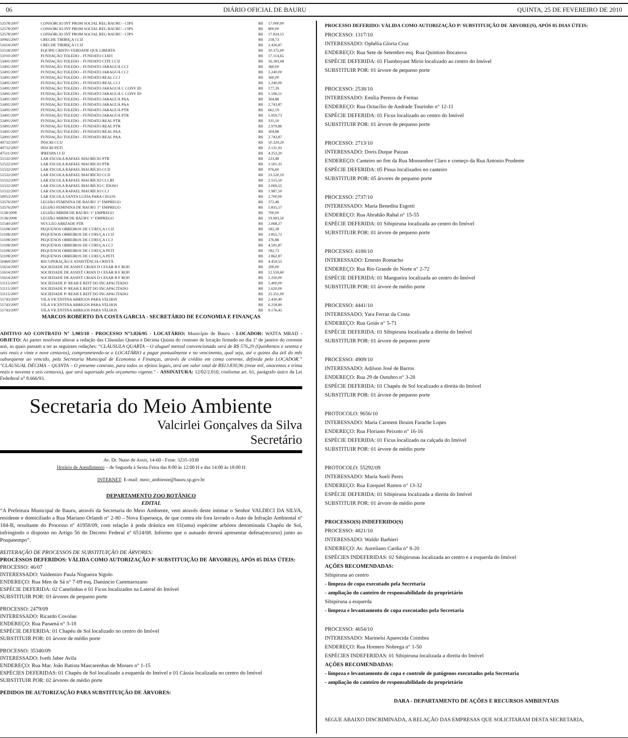06 DIÁRIO OFICIAL DE BAURU QUINTA, 25 DE FEVEREIRO DE 2010
| 52578/2007 | CONSÓRCIO INT PROM SOCIAL REG BAURU - CIPS | R$ | 17.000,00 |
| 52578/2007 | CONSÓRCIO INT PROM SOCIAL REG BAURU - CIPS | R$ | 800,00 |
| 52578/2007 | CONSÓRCIO INT PROM SOCIAL REG BAURU - CIPS | R$ | 17.824,15 |
| 50065/2007 | CRECHE TIBIRIÇA CCIJ | R$ | 218,73 |
| 51614/2007 | CRECHE TIBIRIÇA CCIJ | R$ | 3.426,87 |
| 51518/2007 | EQUIPE CRISTO VERDADE QUE LIBERTA | R$ | 10.375,00 |
| 51010/2007 | FUNDAÇÃO TOLEDO – FUNDATO CIAVI | R$ | 17.114,65 |
| 53491/2007 | FUNDAÇÃO TOLEDO – FUNDATO CITE CCIJ | R$ | 16.283,68 |
| 53491/2007 | FUNDAÇÃO TOLEDO – FUNDATO JARAGUÁ CCJ | R$ | 360,00 |
| 53491/2007 | FUNDAÇÃO TOLEDO – FUNDATO JARAGUÁ CCJ | R$ | 3.240,00 |
| 53491/2007 | FUNDAÇÃO TOLEDO – FUNDATO REAL CCJ | R$ | 360,00 |
| 53491/2007 | FUNDAÇÃO TOLEDO – FUNDATO REAL CCJ | R$ | 3.240,00 |
| 53491/2007 | FUNDAÇÃO TOLEDO – FUNDATO JARAGUÁ C CONV ID | R$ | 177,39 |
| 53491/2007 | FUNDAÇÃO TOLEDO – FUNDATO JARAGUÁ C CONV ID | R$ | 1.596,51 |
| 53491/2007 | FUNDAÇÃO TOLEDO – FUNDATO JARAGUÁ PAA | R$ | 304,88 |
| 53491/2007 | FUNDAÇÃO TOLEDO – FUNDATO JARAGUÁ PAA | R$ | 2.743,87 |
| 53491/2007 | FUNDAÇÃO TOLEDO – FUNDATO JARAGUÁ PTR | R$ | 662,19 |
| 53491/2007 | FUNDAÇÃO TOLEDO – FUNDATO JARAGUÁ PTR | R$ | 5.959,73 |
| 53491/2007 | FUNDAÇÃO TOLEDO – FUNDATO REAL PTR | R$ | 331,10 |
| 53491/2007 | FUNDAÇÃO TOLEDO – FUNDATO REAL PTR | R$ | 2.979,86 |
| 53491/2007 | FUNDAÇÃO TOLEDO – FUNDATO REAL PAA | R$ | 304,88 |
| 53491/2007 | FUNDAÇÃO TOLEDO – FUNDATO REAL PAA | R$ | 2.743,87 |
| 49732/2007 | INSCRI CCIJ | R$ | 10.329,20 |
| 49732/2007 | INSCRI PETI | R$ | 2.131,92 |
| 47511/2007 | IPRESPA CCIJ | R$ | 4.253,20 |
| 51532/2007 | LAR ESCOLA RAFAEL MAURÍCIO PTR | R$ | 223,48 |
| 51532/2007 | LAR ESCOLA RAFAEL MAURÍCIO PTR | R$ | 3.501,35 |
| 51532/2007 | LAR ESCOLA RAFAEL MAURÍCIO CCIJ | R$ | 976,60 |
| 51532/2007 | LAR ESCOLA RAFAEL MAURÍCIO CCIJ | R$ | 23.520,10 |
| 51532/2007 | LAR ESCOLA RAFAEL MAURÍCIO CCCRI | R$ | 2.515,50 |
| 51532/2007 | LAR ESCOLA RAFAEL MAURÍCIO C IDOSO | R$ | 2.069,55 |
| 51532/2007 | LAR ESCOLA RAFAEL MAURÍCIO CCJ | R$ | 1.987,50 |
| 50053/2007 | LAR ESCOLA SANTA LUZIA PARA CEGOS | R$ | 2.700,00 |
| 53576/2007 | LEGIÃO FEMININA DE BAURU 1° EMPREGO | R$ | 372,48 |
| 53576/2007 | LEGIÃO FEMININA DE BAURU 1° EMPREGO | R$ | 5.835,57 |
| 1138/2008 | LEGIÃO MIRIM DE BAURU 1° EMPREGO | R$ | 700,00 |
| 1138/2008 | LEGIÃO MIRIM DE BAURU 1° EMPREGO | R$ | 19.993,50 |
| 51540/2007 | NÚCLEO AMIZADE PTR | R$ | 2.068,27 |
| 51108/2007 | PEQUENOS OBREIROS DE CURUÇA CCIJ | R$ | 182,28 |
| 51108/2007 | PEQUENOS OBREIROS DE CURUÇA CCIJ | R$ | 2.855,72 |
| 51108/2007 | PEQUENOS OBREIROS DE CURUÇA CCJ | R$ | 376,88 |
| 51108/2007 | PEQUENOS OBREIROS DE CURUÇA CCJ | R$ | 4.591,87 |
| 51108/2007 | PEQUENOS OBREIROS DE CURUÇA PETI | R$ | 182,73 |
| 51108/2007 | PEQUENOS OBREIROS DE CURUÇA PETI | R$ | 2.862,87 |
| 50469/2007 | RECUPERAÇÃO E ASSISTÊNCIA CRISTÃ | R$ | 4.459,55 |
| 51614/2007 | SOCIEDADE DE ASSIST CRIAN D CESÁR B F ROD | R$ | 200,00 |
| 51614/2007 | SOCIEDADE DE ASSIST CRIAN D CESÁR B F ROD | R$ | 12.559,60 |
| 51614/2007 | SOCIEDADE DE ASSIST CRIAN D CESÁR B F ROD | R$ | 2.250,00 |
| 51115/2007 | SOCIEDADE P/ REAB E REIT DO INCAPACITADO | R$ | 5.400,00 |
| 51115/2007 | SOCIEDADE P/ REAB E REIT DO INCAPACITADO | R$ | 1.620,00 |
| 51115/2007 | SOCIEDADE P/ REAB E REIT DO INCAPACITADO | R$ | 25.351,00 |
| 51743/2007 | VILA VICENTINA ABRIGOS PARA VELHOS | R$ | 2.430,40 |
| 51743/2007 | VILA VICENTINA ABRIGOS PARA VELHOS | R$ | 6.218,80 |
| 51743/2007 | VILA VICENTINA ABRIGOS PARA VELHOS | R$ | 9.176,45 |
MARCOS ROBERTO DA COSTA GARCIA - SECRETÁRIO DE ECONOMIA E FINANÇAS
ADITIVO AO CONTRATO N° 5.903/10 - PROCESSO N°3.026/95 - LOCATÁRIO: Município de Bauru - LOCADOR: WATFA MRAD - OBJETO: As partes resolvem alterar a redação das Cláusulas Quarta e Décima Quinta do contrato de locação firmado no dia 1º de janeiro do corrente ano, as quais passam a ter as seguintes redações: “CLÁUSULA QUARTA – O aluguel mensal convencionado será de R$ 576,29 (Quinhentos e setenta e seis reais e vinte e nove centavos), comprometendo-se o LOCATÁRIO a pagar pontualmente e no vencimento, qual seja, até o quinto dia útil do mês subseqüente ao vencido, pela Secretaria Municipal de Economia e Finanças, através de crédito em conta corrente, definida pelo LOCADOR.” "CLÁUSUAL DÉCIMA – QUINTA – O presente contrato, para todos os efeitos legais, terá um valor total de R$13.830,96 (treze mil, oitocentos e trinta reais e noventa e seis centavos), que será suportado pelo orçamento vigente." - ASSINATURA: 12/02/2.010, conforme art. 61, parágrafo único da Lei Fedederal n° 8.666/93.
Secretaria do Meio Ambiente
Valcirlei Gonçalves da Silva
Secretário
Av. Dr. Nuno de Assis, 14-60 - Fone: 3235-1038
Horário de Atendimento – de Segunda à Sexta Feira das 8:00 às 12:00 H e das 14:00 às 18:00 H
INTERNET: E-mail: meio_ambiente@bauru.sp.gov.br
DEPARTAMENTO ZOO BOTÂNICO
EDITAL
“A Prefeitura Municipal de Bauru, através da Secretaria do Meio Ambiente, vem através deste intimar o Senhor VALDECI DA SILVA, residente e domiciliado a Rua Mariano Orlandi n° 2-80 – Nova Esperança, de que contra ele fora lavrado o Auto de Infração Ambiental nº 184-B, resultante do Processo nº 41958/09, com relação à poda drástica em 01(uma) espécime arbórea denominada Chapéu de Sol, infringindo o disposto no Artigo 56 do Decreto Federal nº 6514/08. Informo que o autuado deverá apresentar defesa(recurso) junto ao Poupatempo”.
REITERAÇÃO DE PROCESSOS DE SUBSTITUIÇÃO DE ÁRVORES:
PROCESSOS DEFERIDOS: VÁLIDA COMO AUTORIZAÇÃO P/ SUBSTITUIÇÃO DE ÁRVORE(S), APÓS 05 DIAS ÚTEIS:
PROCESSO: 46/07
INTERESSADO: Valdemiro Paula Nogueira Sigolo
ENDEREÇO: Rua Men de Sá n° 7-09 esq. Danúncio Cammarozano
ESPÉCIE DEFERIDA: 02 Canelinhas e 01 Ficus localizados na Lateral do Imóvel
SUBSTITUIR POR: 03 árvores de pequeno porte
PROCESSO: 2479/09
INTERESSADO: Ricardo Covolan
ENDEREÇO: Rua Panamá n° 3-18
ESPÉCIE DEFERIDA: 01 Chapéu de Sol localizado no centro do Imóvel
SUBSTITUIR POR: 01 árvore de médio porte
PROCESSO: 35340/09
INTERESSADO: Iveth Jaber Avila
ENDEREÇO: Rua Mar. João Batista Mascarenhas de Moraes n° 1-15
ESPÉCIES DEFERIDAS: 01 Chapéu de Sol localizado a esquerda do Imóvel e 01 Cássia localizada no centro do Imóvel
SUBSTITUIR POR: 02 árvores de médio porte
PEDIDOS DE AUTORIZAÇÃO PARA SUBSTITUIÇÃO DE ÁRVORES:
PROCESSO DEFERIDO: VÁLIDA COMO AUTORIZAÇÃO P/ SUBSTITUIÇÃO DE ÁRVORE(S), APÓS 05 DIAS ÚTEIS:
PROCESSO: 1317/10
INTERESSADO: Ophélia Gloria Cruz
ENDEREÇO: Rua Sete de Setembro esq. Rua Quintino Bocaiuva
ESPÉCIE DEFERIDA: 01 Flamboyant Mirin localizado ao centro do Imóvel
SUBSTITUIR POR: 01 árvore de pequeno porte
PROCESSO: 2538/10
INTERESSADO: Emília Pereira de Freitas
ENDEREÇO: Rua Octacílio de Andrade Tourinho n° 12-11
ESPÉCIE DEFERIDA: 01 Ficus localizado ao centro do Imóvel
SUBSTITUIR POR: 01 árvore de pequeno porte
PROCESSO: 2713/10
INTERESSADO: Doris Duque Paizan
ENDEREÇO: Canteiro no fim da Rua Monsenhor Claro e começo da Rua Antonio Prudente
ESPÉCIE DEFERIDA: 05 Pinus localizados no canteiro
SUBSTITUIR POR: 05 árvores de pequeno porte
PROCESSO: 2737/10
INTERESSADO: Maria Benedita Esgotti
ENDEREÇO: Rua Abrahão Rahal n° 15-55
ESPÉCIE DEFERIDA: 01 Sibipiruna localizada ao centro do Imóvel
SUBSTITUIR POR: 01 árvore de pequeno porte
PROCESSO: 4188/10
INTERESSADO: Ernesto Romacho
ENDEREÇO: Rua Rio Grande do Norte n° 2-72
ESPÉCIE DEFERIDA: 01 Mangueira localizada ao centro do Imóvel
SUBSTITUIR POR: 01 árvore de médio porte
PROCESSO: 4441/10
INTERESSADO: Yara Ferraz da Costa
ENDEREÇO: Rua Goiás n° 5-71
ESPÉCIE DEFERIDA: 01 Sibipiruna localizada a direita do Imóvel
SUBSTITUIR POR: 01 árvore de pequeno porte
PROCESSO: 4909/10
INTERESSADO: Adilson José de Barros
ENDEREÇO: Rua 29 de Outubro n° 3-28
ESPÉCIE DEFERIDA: 01 Chapéu de Sol localizado a direita do Imóvel
SUBSTITUIR POR: 01 árvore de pequeno porte
PROTOCOLO: 9656/10
INTERESSADO: Maria Carmem Ibraim Farache Lopes
ENDEREÇO: Rua Floriano Peixoto n° 16-16
ESPÉCIE DEFERIDA: 01 Ficus localizado na calçada do Imóvel
SUBSTITUIR POR: 01 árvore de médio porte
PROTOCOLO: 55292/09
INTERESSADO: Maria Sueli Peres
ENDEREÇO: Rua Ezequiel Ramos n° 13-32
ESPÉCIE DEFERIDA: 01 Sibipiruna localizada a direita do Imóvel
SUBSTITUIR POR: 01 árvore de médio porte
PROCESSO(S) INDEFERIDO(S)
PROCESSO: 4821/10
INTERESSADO: Waldir Barbieri
ENDEREÇO: Av. Aureliano Cardia n° 8-20
ESPÉCIES INDEFERIDAS: 02 Sibipirunas localizada ao centro e a esquerda do Imóvel
AÇÕES RECOMENDADAS:
Sibipiruna ao centro
- limpeza de copa executado pela Secretaria
- ampliação do canteiro de responsabilidade do proprietário
Sibipiruna a esquerda
- limpeza e levantamento de copa executados pela Secretaria
PROCESSO: 4654/10
INTERESSADO: Marinelsi Aparecida Coimbra
ENDEREÇO: Rua Homero Nobrega n° 1-50
ESPÉCIES INDEFERIDAS: 01 Sibipiruna localizada a direita do Imóvel
AÇÕES RECOMENDADAS:
- limpeza e levantamento de copa e controle de patógenos executados pela Secretaria
- ampliação do canteiro de responsabilidade do proprietário
DARA - DEPARTAMENTO DE AÇÕES E RECURSOS AMBIENTAIS
SEGUE ABAIXO DISCRIMINADA, A RELAÇÃO DAS EMPRESAS QUE SOLICITARAM DESTA SECRETARIA,